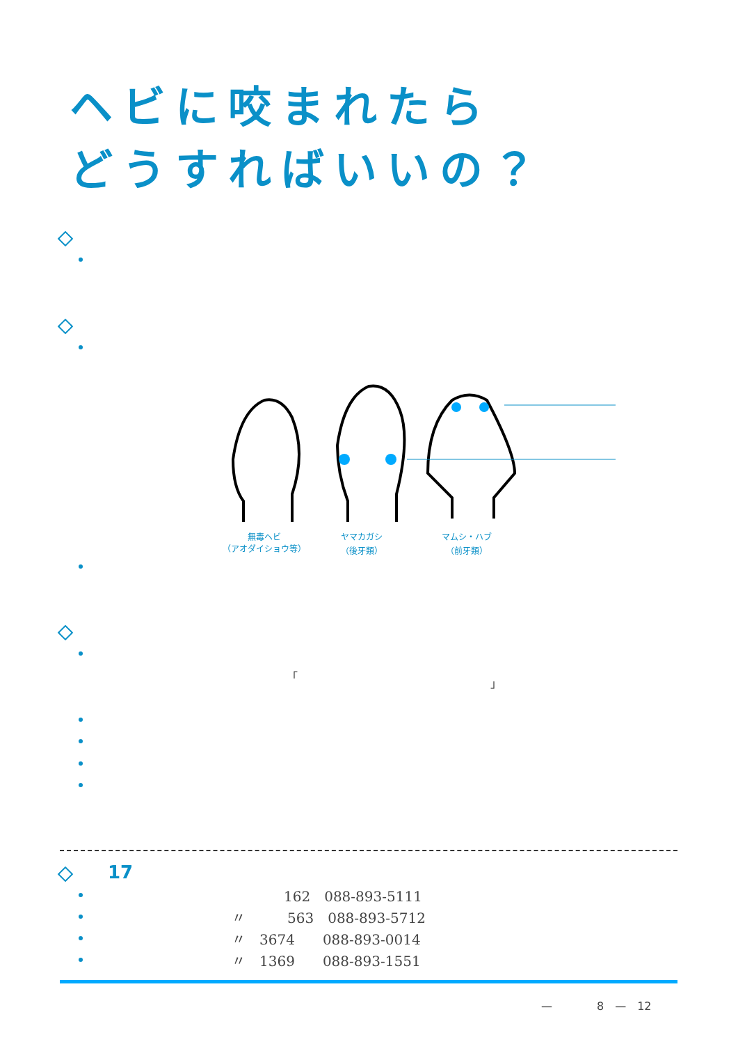ヘビに咬まれたら
どうすればいいの？
無毒ヘビ
（アオダイショウ等）
ヤマカガシ
（後牙類）
マムシ・ハブ
（前牙類）
「
」
17
162　088-893-5111
〃　　　563　088-893-5712
〃　3674　　088-893-0014
〃　1369　　088-893-1551
—　　　　8　—　12